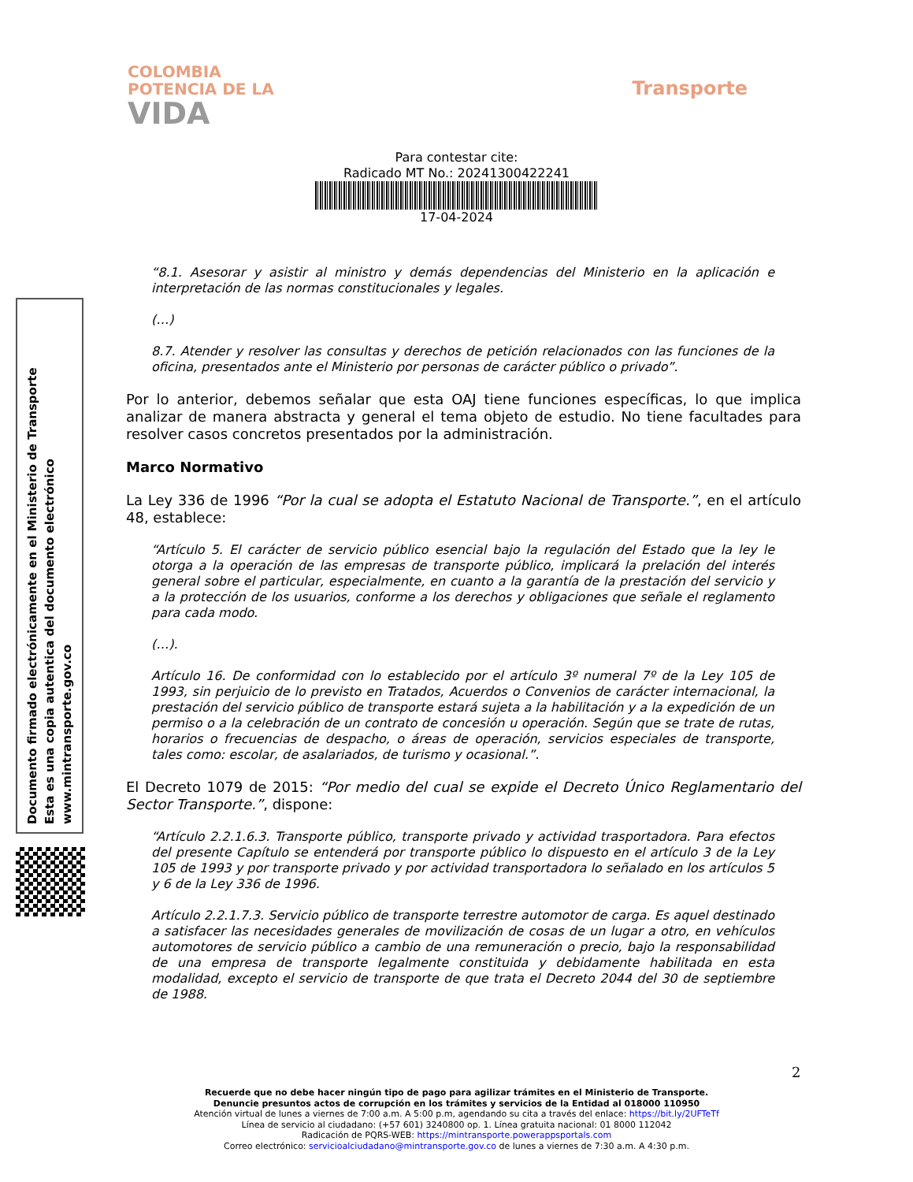COLOMBIA
POTENCIA DE LA
VIDA
Transporte
Para contestar cite:
Radicado MT No.: 20241300422241
17-04-2024
“8.1. Asesorar y asistir al ministro y demás dependencias del Ministerio en la aplicación e interpretación de las normas constitucionales y legales.
(…)
8.7. Atender y resolver las consultas y derechos de petición relacionados con las funciones de la oficina, presentados ante el Ministerio por personas de carácter público o privado”.
Por lo anterior, debemos señalar que esta OAJ tiene funciones específicas, lo que implica analizar de manera abstracta y general el tema objeto de estudio. No tiene facultades para resolver casos concretos presentados por la administración.
Marco Normativo
La Ley 336 de 1996 “Por la cual se adopta el Estatuto Nacional de Transporte.”, en el artículo 48, establece:
“Artículo 5. El carácter de servicio público esencial bajo la regulación del Estado que la ley le otorga a la operación de las empresas de transporte público, implicará la prelación del interés general sobre el particular, especialmente, en cuanto a la garantía de la prestación del servicio y a la protección de los usuarios, conforme a los derechos y obligaciones que señale el reglamento para cada modo.
(…).
Artículo 16. De conformidad con lo establecido por el artículo 3º numeral 7º de la Ley 105 de 1993, sin perjuicio de lo previsto en Tratados, Acuerdos o Convenios de carácter internacional, la prestación del servicio público de transporte estará sujeta a la habilitación y a la expedición de un permiso o a la celebración de un contrato de concesión u operación. Según que se trate de rutas, horarios o frecuencias de despacho, o áreas de operación, servicios especiales de transporte, tales como: escolar, de asalariados, de turismo y ocasional.”.
El Decreto 1079 de 2015: “Por medio del cual se expide el Decreto Único Reglamentario del Sector Transporte.”, dispone:
“Artículo 2.2.1.6.3. Transporte público, transporte privado y actividad trasportadora. Para efectos del presente Capítulo se entenderá por transporte público lo dispuesto en el artículo 3 de la Ley 105 de 1993 y por transporte privado y por actividad transportadora lo señalado en los artículos 5 y 6 de la Ley 336 de 1996.
Artículo 2.2.1.7.3. Servicio público de transporte terrestre automotor de carga. Es aquel destinado a satisfacer las necesidades generales de movilización de cosas de un lugar a otro, en vehículos automotores de servicio público a cambio de una remuneración o precio, bajo la responsabilidad de una empresa de transporte legalmente constituida y debidamente habilitada en esta modalidad, excepto el servicio de transporte de que trata el Decreto 2044 del 30 de septiembre de 1988.
Documento firmado electrónicamente en el Ministerio de Transporte
Esta es una copia autentica del documento electrónico
www.mintransporte.gov.co
2
Recuerde que no debe hacer ningún tipo de pago para agilizar trámites en el Ministerio de Transporte.
Denuncie presuntos actos de corrupción en los trámites y servicios de la Entidad al 018000 110950
Atención virtual de lunes a viernes de 7:00 a.m. A 5:00 p.m, agendando su cita a través del enlace: https://bit.ly/2UFTeTf
Línea de servicio al ciudadano: (+57 601) 3240800 op. 1. Línea gratuita nacional: 01 8000 112042
Radicación de PQRS-WEB: https://mintransporte.powerappsportals.com
Correo electrónico: servicioalciudadano@mintransporte.gov.co de lunes a viernes de 7:30 a.m. A 4:30 p.m.